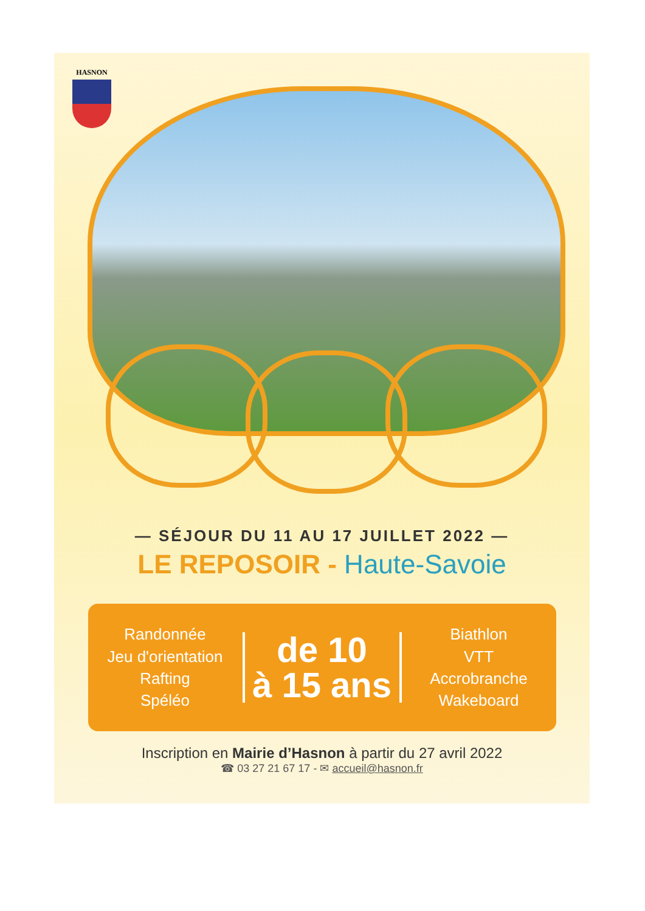HASNON
— SÉJOUR DU 11 AU 17 JUILLET 2022 —
LE REPOSOIR - Haute-Savoie
Randonnée
Jeu d'orientation
Rafting
Spéléo
de 10
à 15 ans
Biathlon
VTT
Accrobranche
Wakeboard
Inscription en Mairie d’Hasnon à partir du 27 avril 2022
☎ 03 27 21 67 17 - ✉ accueil@hasnon.fr